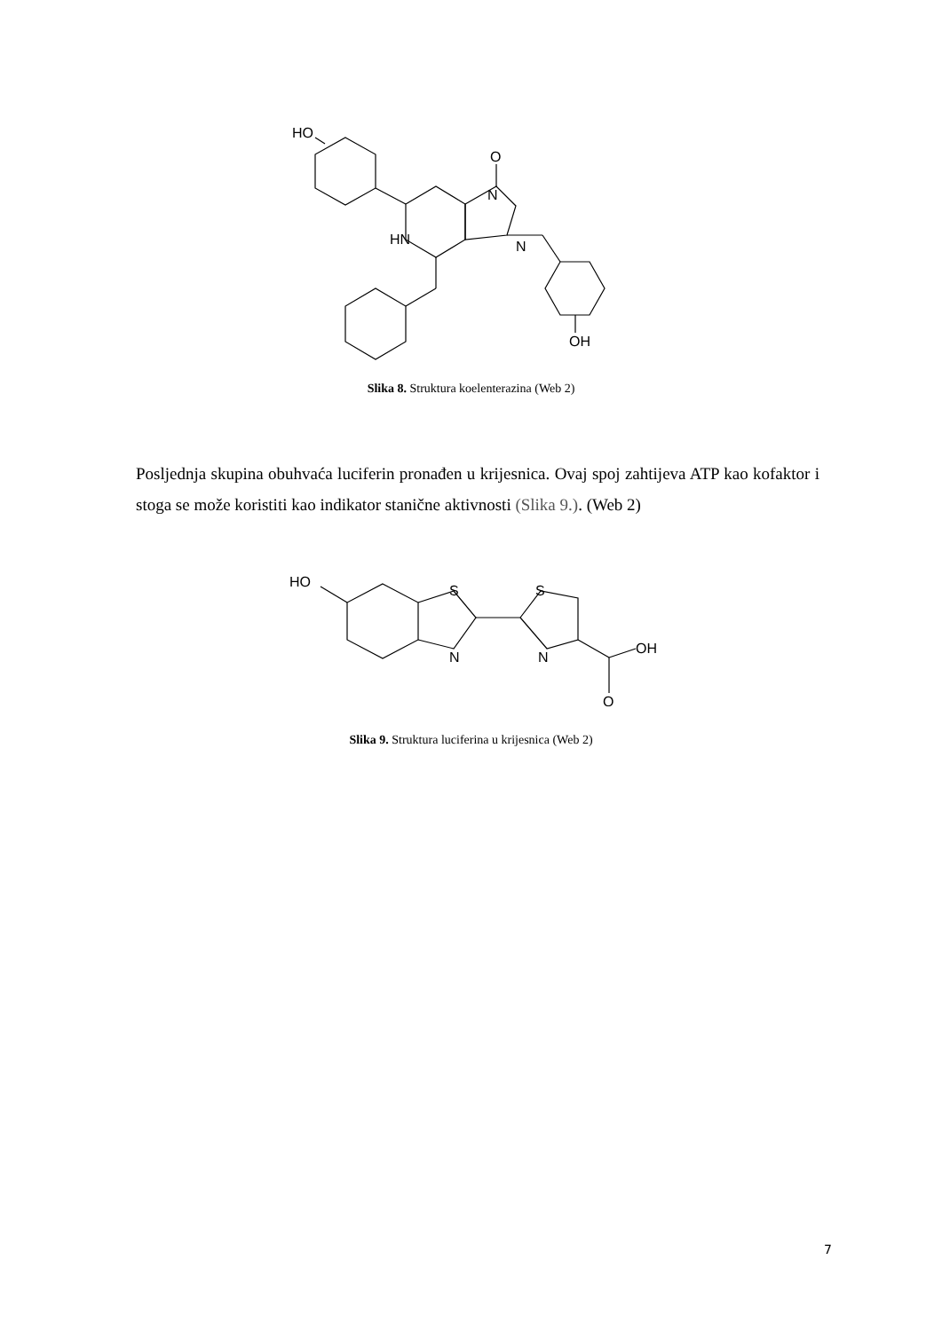HO
O
N
HN
N
OH
Slika 8. Struktura koelenterazina (Web 2)
Posljednja skupina obuhvaća luciferin pronađen u krijesnica. Ovaj spoj zahtijeva ATP kao kofaktor i stoga se može koristiti kao indikator stanične aktivnosti (Slika 9.). (Web 2)
HO
S
N
S
N
OH
O
Slika 9. Struktura luciferina u krijesnica (Web 2)
7